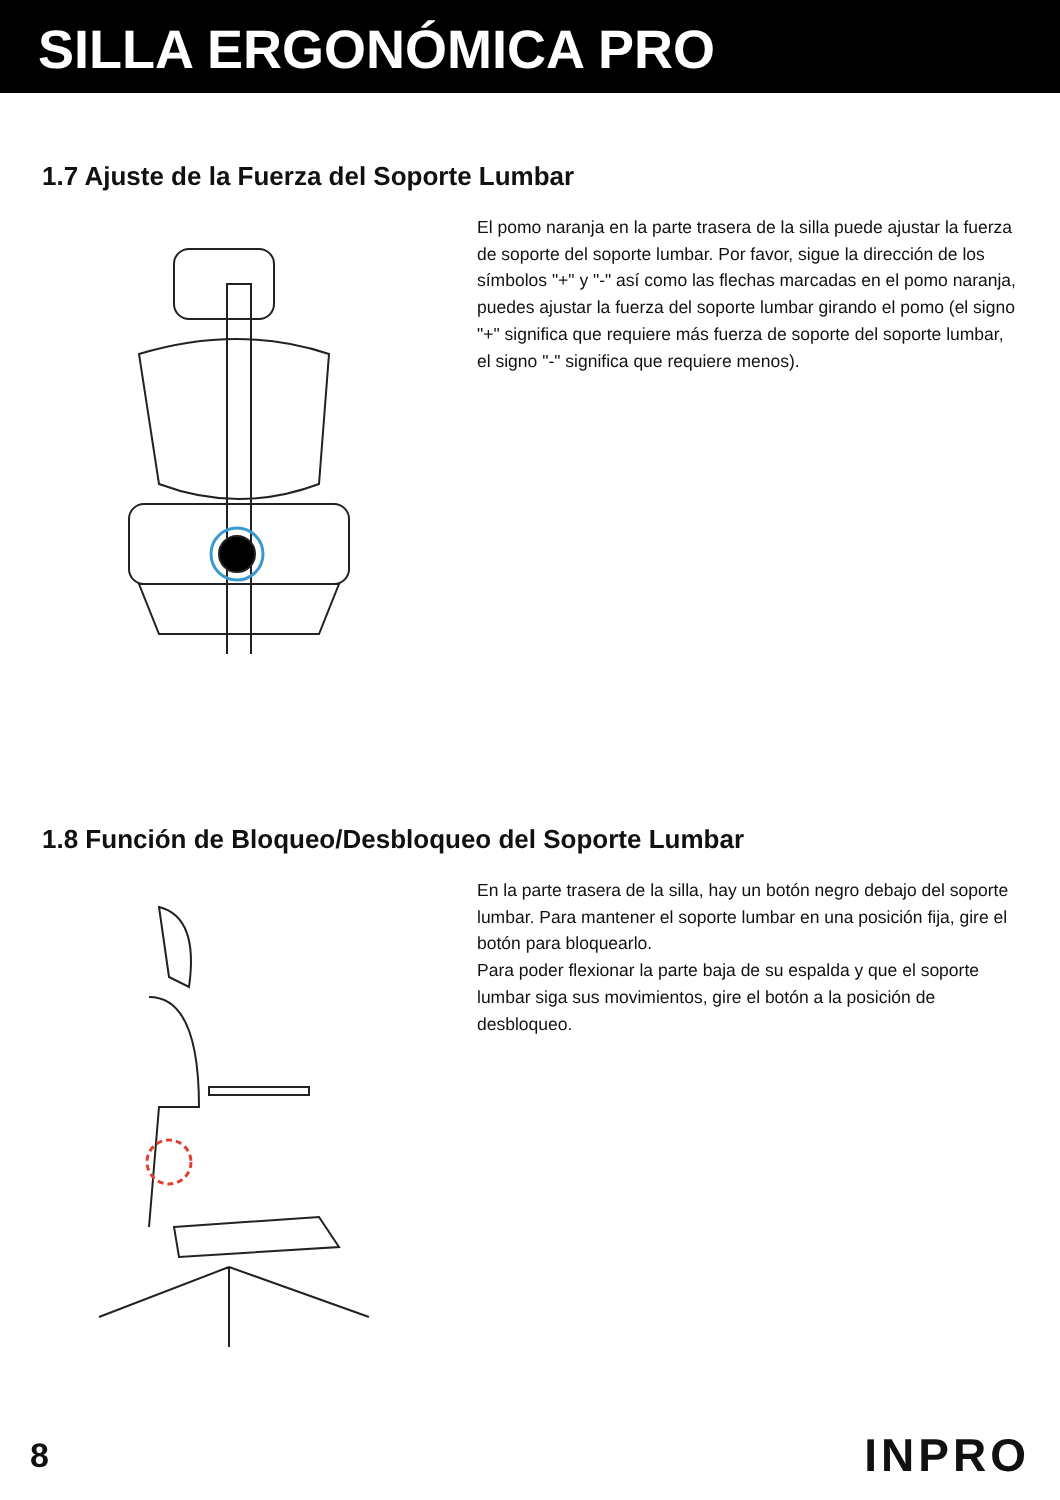SILLA ERGONÓMICA PRO
1.7 Ajuste de la Fuerza del Soporte Lumbar
El pomo naranja en la parte trasera de la silla puede ajustar la fuerza de soporte del soporte lumbar. Por favor, sigue la dirección de los símbolos "+" y "-" así como las flechas marcadas en el pomo naranja, puedes ajustar la fuerza del soporte lumbar girando el pomo (el signo "+" significa que requiere más fuerza de soporte del soporte lumbar, el signo "-" significa que requiere menos).
1.8 Función de Bloqueo/Desbloqueo del Soporte Lumbar
En la parte trasera de la silla, hay un botón negro debajo del soporte lumbar. Para mantener el soporte lumbar en una posición fija, gire el botón para bloquearlo.
Para poder flexionar la parte baja de su espalda y que el soporte lumbar siga sus movimientos, gire el botón a la posición de desbloqueo.
8 INPRO